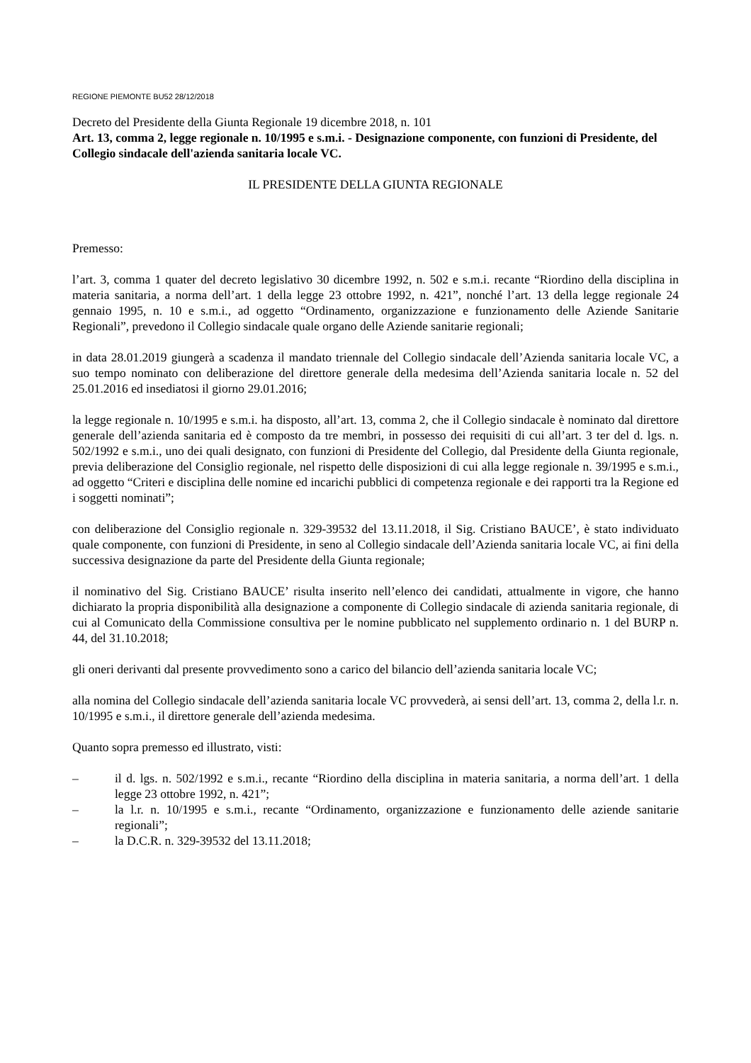REGIONE PIEMONTE BU52 28/12/2018
Decreto del Presidente della Giunta Regionale 19 dicembre 2018, n. 101
Art. 13, comma 2, legge regionale n. 10/1995 e s.m.i. - Designazione componente, con funzioni di Presidente, del Collegio sindacale dell'azienda sanitaria locale VC.
IL PRESIDENTE DELLA GIUNTA REGIONALE
Premesso:
l’art. 3, comma 1 quater del decreto legislativo 30 dicembre 1992, n. 502 e s.m.i. recante “Riordino della disciplina in materia sanitaria, a norma dell’art. 1 della legge 23 ottobre 1992, n. 421”, nonché l’art. 13 della legge regionale 24 gennaio 1995, n. 10 e s.m.i., ad oggetto “Ordinamento, organizzazione e funzionamento delle Aziende Sanitarie Regionali”, prevedono il Collegio sindacale quale organo delle Aziende sanitarie regionali;
in data 28.01.2019 giungerà a scadenza il mandato triennale del Collegio sindacale dell’Azienda sanitaria locale VC, a suo tempo nominato con deliberazione del direttore generale della medesima dell’Azienda sanitaria locale n. 52 del 25.01.2016 ed insediatosi il giorno 29.01.2016;
la legge regionale n. 10/1995 e s.m.i. ha disposto, all’art. 13, comma 2, che il Collegio sindacale è nominato dal direttore generale dell’azienda sanitaria ed è composto da tre membri, in possesso dei requisiti di cui all’art. 3 ter del d. lgs. n. 502/1992 e s.m.i., uno dei quali designato, con funzioni di Presidente del Collegio, dal Presidente della Giunta regionale, previa deliberazione del Consiglio regionale, nel rispetto delle disposizioni di cui alla legge regionale n. 39/1995 e s.m.i., ad oggetto “Criteri e disciplina delle nomine ed incarichi pubblici di competenza regionale e dei rapporti tra la Regione ed i soggetti nominati”;
con deliberazione del Consiglio regionale n. 329-39532 del 13.11.2018, il Sig. Cristiano BAUCE’, è stato individuato quale componente, con funzioni di Presidente, in seno al Collegio sindacale dell’Azienda sanitaria locale VC, ai fini della successiva designazione da parte del Presidente della Giunta regionale;
il nominativo del Sig. Cristiano BAUCE’ risulta inserito nell’elenco dei candidati, attualmente in vigore, che hanno dichiarato la propria disponibilità alla designazione a componente di Collegio sindacale di azienda sanitaria regionale, di cui al Comunicato della Commissione consultiva per le nomine pubblicato nel supplemento ordinario n. 1 del BURP n. 44, del 31.10.2018;
gli oneri derivanti dal presente provvedimento sono a carico del bilancio dell’azienda sanitaria locale VC;
alla nomina del Collegio sindacale dell’azienda sanitaria locale VC provvederà, ai sensi dell’art. 13, comma 2, della l.r. n. 10/1995 e s.m.i., il direttore generale dell’azienda medesima.
Quanto sopra premesso ed illustrato, visti:
– il d. lgs. n. 502/1992 e s.m.i., recante “Riordino della disciplina in materia sanitaria, a norma dell’art. 1 della legge 23 ottobre 1992, n. 421”;
– la l.r. n. 10/1995 e s.m.i., recante “Ordinamento, organizzazione e funzionamento delle aziende sanitarie regionali”;
– la D.C.R. n. 329-39532 del 13.11.2018;